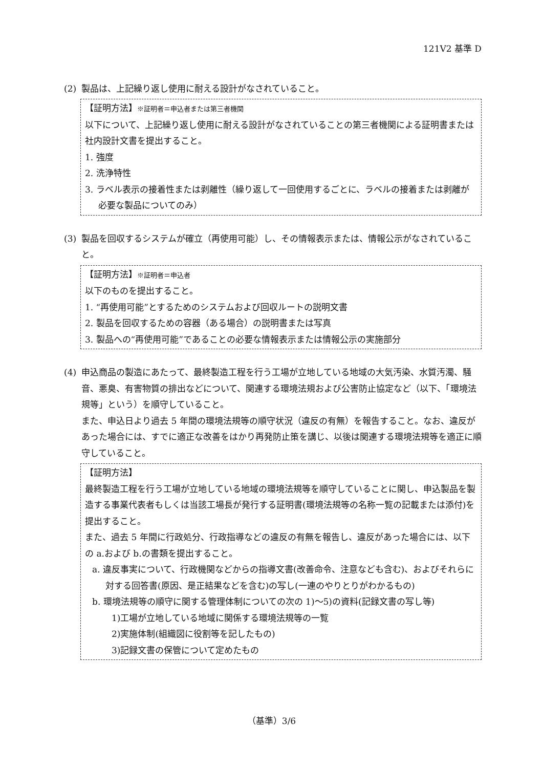121V2 基準 D
(2) 製品は、上記繰り返し使用に耐える設計がなされていること。
【証明方法】※証明者＝申込者または第三者機関
以下について、上記繰り返し使用に耐える設計がなされていることの第三者機関による証明書または社内設計文書を提出すること。
1. 強度
2. 洗浄特性
3. ラベル表示の接着性または剥離性（繰り返して一回使用するごとに、ラベルの接着または剥離が必要な製品についてのみ）
(3) 製品を回収するシステムが確立（再使用可能）し、その情報表示または、情報公示がなされていること。
【証明方法】※証明者＝申込者
以下のものを提出すること。
1. “再使用可能”とするためのシステムおよび回収ルートの説明文書
2. 製品を回収するための容器（ある場合）の説明書または写真
3. 製品への“再使用可能”であることの必要な情報表示または情報公示の実施部分
(4) 申込商品の製造にあたって、最終製造工程を行う工場が立地している地域の大気汚染、水質汚濁、騒音、悪臭、有害物質の排出などについて、関連する環境法規および公害防止協定など（以下、「環境法規等」という）を順守していること。
また、申込日より過去 5 年間の環境法規等の順守状況（違反の有無）を報告すること。なお、違反があった場合には、すでに適正な改善をはかり再発防止策を講じ、以後は関連する環境法規等を適正に順守していること。
【証明方法】
最終製造工程を行う工場が立地している地域の環境法規等を順守していることに関し、申込製品を製造する事業代表者もしくは当該工場長が発行する証明書(環境法規等の名称一覧の記載または添付)を提出すること。
また、過去 5 年間に行政処分、行政指導などの違反の有無を報告し、違反があった場合には、以下の a.および b.の書類を提出すること。
a. 違反事実について、行政機関などからの指導文書(改善命令、注意なども含む)、およびそれらに対する回答書(原因、是正結果などを含む)の写し(一連のやりとりがわかるもの)
b. 環境法規等の順守に関する管理体制についての次の 1)～5)の資料(記録文書の写し等)
1)工場が立地している地域に関係する環境法規等の一覧
2)実施体制(組織図に役割等を記したもの)
3)記録文書の保管について定めたもの
（基準）3/6